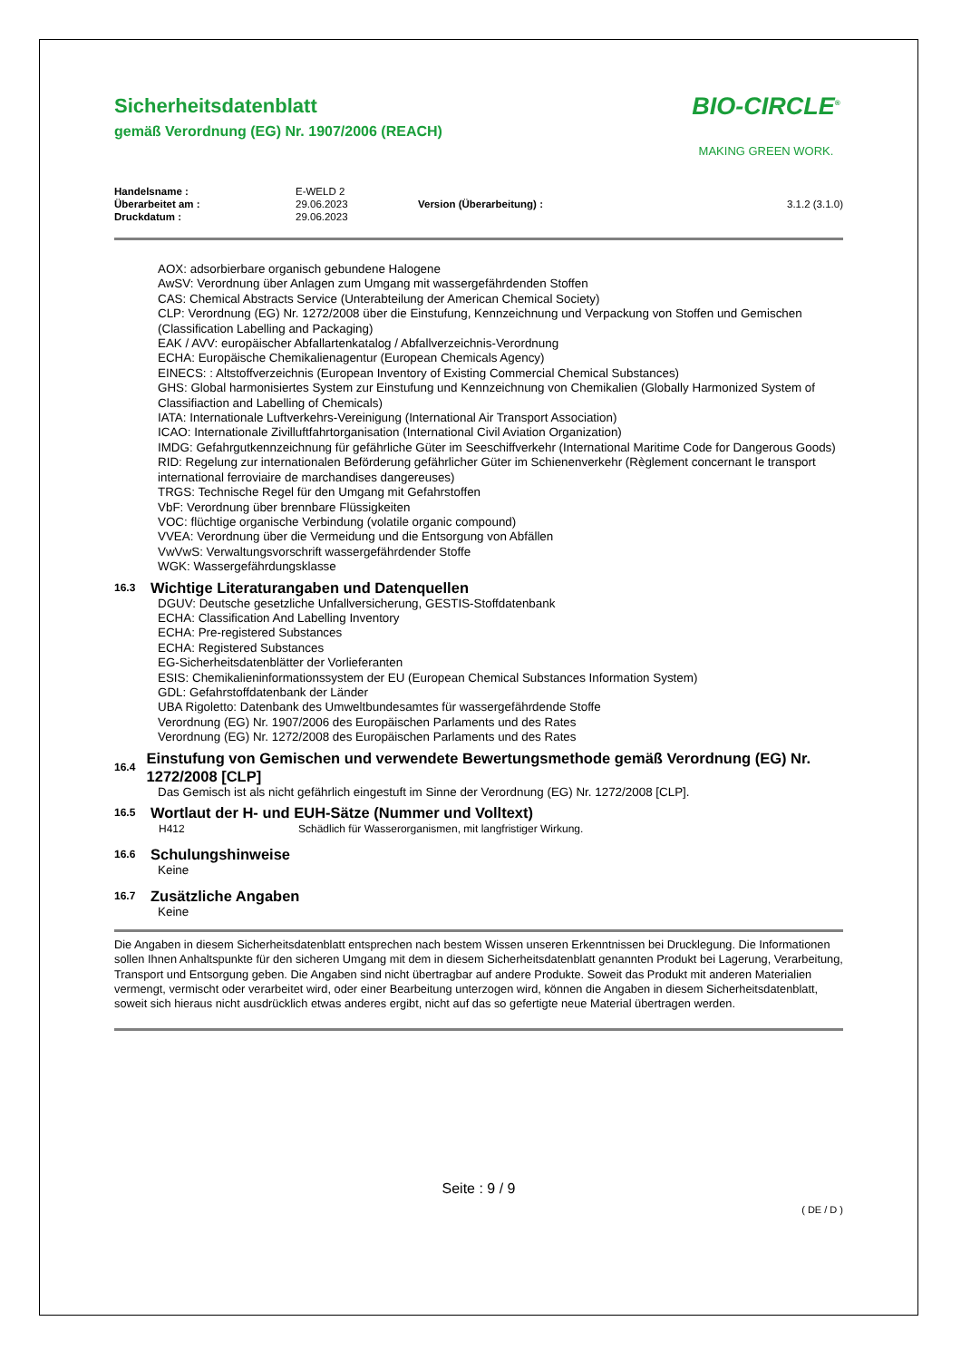Sicherheitsdatenblatt
gemäß Verordnung (EG) Nr. 1907/2006 (REACH)
BIO-CIRCLE<sup>®</sup>
MAKING GREEN WORK.
| Handelsname : | E-WELD 2 | | |
| Überarbeitet am : | 29.06.2023 | Version (Überarbeitung) : | 3.1.2 (3.1.0) |
| Druckdatum : | 29.06.2023 | | |
AOX: adsorbierbare organisch gebundene Halogene
AwSV: Verordnung über Anlagen zum Umgang mit wassergefährdenden Stoffen
CAS: Chemical Abstracts Service (Unterabteilung der American Chemical Society)
CLP: Verordnung (EG) Nr. 1272/2008 über die Einstufung, Kennzeichnung und Verpackung von Stoffen und Gemischen (Classification Labelling and Packaging)
EAK / AVV: europäischer Abfallartenkatalog / Abfallverzeichnis-Verordnung
ECHA: Europäische Chemikalienagentur (European Chemicals Agency)
EINECS: : Altstoffverzeichnis (European Inventory of Existing Commercial Chemical Substances)
GHS: Global harmonisiertes System zur Einstufung und Kennzeichnung von Chemikalien (Globally Harmonized System of Classifiaction and Labelling of Chemicals)
IATA: Internationale Luftverkehrs-Vereinigung (International Air Transport Association)
ICAO: Internationale Zivilluftfahrtorganisation (International Civil Aviation Organization)
IMDG: Gefahrgutkennzeichnung für gefährliche Güter im Seeschiffverkehr (International Maritime Code for Dangerous Goods)
RID: Regelung zur internationalen Beförderung gefährlicher Güter im Schienenverkehr (Règlement concernant le transport international ferroviaire de marchandises dangereuses)
TRGS: Technische Regel für den Umgang mit Gefahrstoffen
VbF: Verordnung über brennbare Flüssigkeiten
VOC: flüchtige organische Verbindung (volatile organic compound)
VVEA: Verordnung über die Vermeidung und die Entsorgung von Abfällen
VwVwS: Verwaltungsvorschrift wassergefährdender Stoffe
WGK: Wassergefährdungsklasse
16.3 Wichtige Literaturangaben und Datenquellen
DGUV: Deutsche gesetzliche Unfallversicherung, GESTIS-Stoffdatenbank
ECHA: Classification And Labelling Inventory
ECHA: Pre-registered Substances
ECHA: Registered Substances
EG-Sicherheitsdatenblätter der Vorlieferanten
ESIS: Chemikalieninformationssystem der EU (European Chemical Substances Information System)
GDL: Gefahrstoffdatenbank der Länder
UBA Rigoletto: Datenbank des Umweltbundesamtes für wassergefährdende Stoffe
Verordnung (EG) Nr. 1907/2006 des Europäischen Parlaments und des Rates
Verordnung (EG) Nr. 1272/2008 des Europäischen Parlaments und des Rates
16.4 Einstufung von Gemischen und verwendete Bewertungsmethode gemäß Verordnung (EG) Nr. 1272/2008 [CLP]
Das Gemisch ist als nicht gefährlich eingestuft im Sinne der Verordnung (EG) Nr. 1272/2008 [CLP].
16.5 Wortlaut der H- und EUH-Sätze (Nummer und Volltext)
| H412 | Schädlich für Wasserorganismen, mit langfristiger Wirkung. |
16.6 Schulungshinweise
Keine
16.7 Zusätzliche Angaben
Keine
Die Angaben in diesem Sicherheitsdatenblatt entsprechen nach bestem Wissen unseren Erkenntnissen bei Drucklegung. Die Informationen sollen Ihnen Anhaltspunkte für den sicheren Umgang mit dem in diesem Sicherheitsdatenblatt genannten Produkt bei Lagerung, Verarbeitung, Transport und Entsorgung geben. Die Angaben sind nicht übertragbar auf andere Produkte. Soweit das Produkt mit anderen Materialien vermengt, vermischt oder verarbeitet wird, oder einer Bearbeitung unterzogen wird, können die Angaben in diesem Sicherheitsdatenblatt, soweit sich hieraus nicht ausdrücklich etwas anderes ergibt, nicht auf das so gefertigte neue Material übertragen werden.
Seite : 9 / 9
( DE / D )